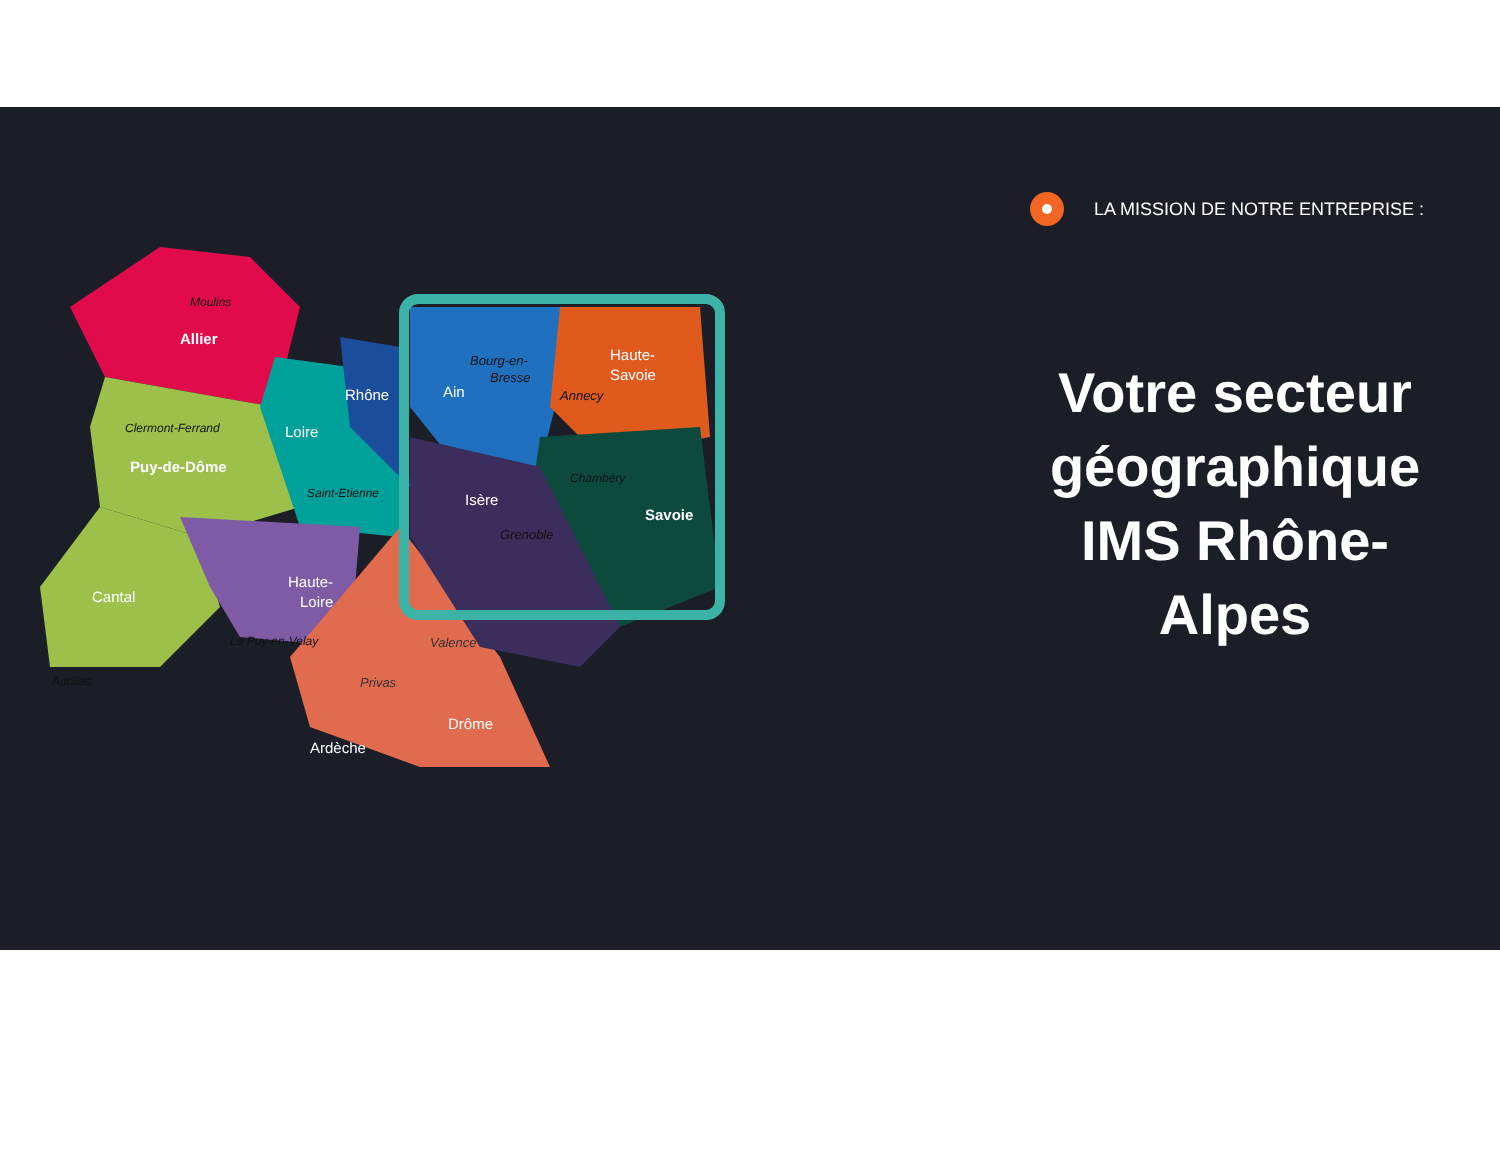Allier
Moulins
Clermont-Ferrand
Puy-de-Dôme
Loire
Rhône
Saint-Etienne
Cantal
Aurillac
Haute-
Loire
Le Puy-en-Velay
Privas
Ardèche
Drôme
Valence
Bourg-en-
Bresse
Ain
Haute-
Savoie
Annecy
Chambéry
Savoie
Isère
Grenoble
LA MISSION DE NOTRE ENTREPRISE :
Votre secteur géographique IMS Rhône-Alpes